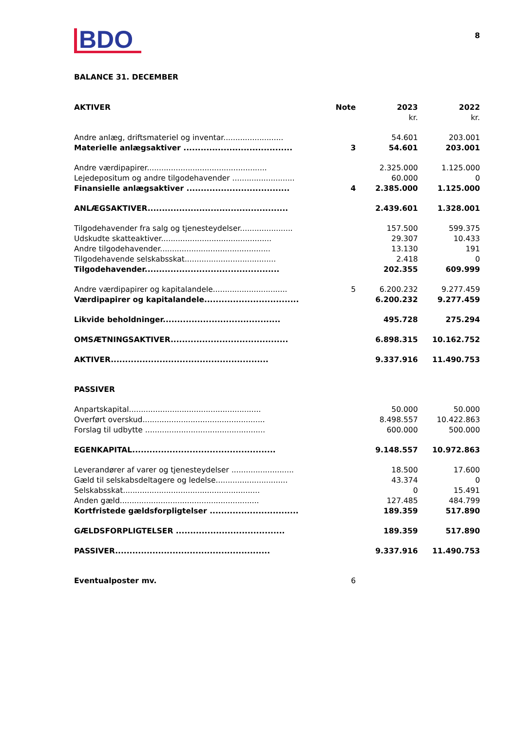BDO
8
BALANCE 31. DECEMBER
| AKTIVER | Note | 2023 | 2022 |
| --- | --- | --- | --- |
| | | kr. | kr. |
| Andre anlæg, driftsmateriel og inventar......................... | | 54.601 | 203.001 |
| Materielle anlægsaktiver ...................................... | 3 | 54.601 | 203.001 |
| Andre værdipapirer.................................................. | | 2.325.000 | 1.125.000 |
| Lejedepositum og andre tilgodehavender .......................... | | 60.000 | 0 |
| Finansielle anlægsaktiver .................................... | 4 | 2.385.000 | 1.125.000 |
| ANLÆGSAKTIVER................................................. | | 2.439.601 | 1.328.001 |
| Tilgodehavender fra salg og tjenesteydelser...................... | | 157.500 | 599.375 |
| Udskudte skatteaktiver.............................................. | | 29.307 | 10.433 |
| Andre tilgodehavender.............................................. | | 13.130 | 191 |
| Tilgodehavende selskabsskat...................................... | | 2.418 | 0 |
| Tilgodehavender............................................... | | 202.355 | 609.999 |
| Andre værdipapirer og kapitalandele............................... | 5 | 6.200.232 | 9.277.459 |
| Værdipapirer og kapitalandele................................. | | 6.200.232 | 9.277.459 |
| Likvide beholdninger......................................... | | 495.728 | 275.294 |
| OMSÆTNINGSAKTIVER......................................... | | 6.898.315 | 10.162.752 |
| AKTIVER....................................................... | | 9.337.916 | 11.490.753 |
| PASSIVER | | | |
| Anpartskapital....................................................... | | 50.000 | 50.000 |
| Overført overskud................................................... | | 8.498.557 | 10.422.863 |
| Forslag til udbytte .................................................. | | 600.000 | 500.000 |
| EGENKAPITAL.................................................. | | 9.148.557 | 10.972.863 |
| Leverandører af varer og tjenesteydelser .......................... | | 18.500 | 17.600 |
| Gæld til selskabsdeltagere og ledelse.............................. | | 43.374 | 0 |
| Selskabsskat......................................................... | | 0 | 15.491 |
| Anden gæld.......................................................... | | 127.485 | 484.799 |
| Kortfristede gældsforpligtelser ............................... | | 189.359 | 517.890 |
| GÆLDSFORPLIGTELSER ...................................... | | 189.359 | 517.890 |
| PASSIVER...................................................... | | 9.337.916 | 11.490.753 |
| Eventualposter mv. | 6 | | |